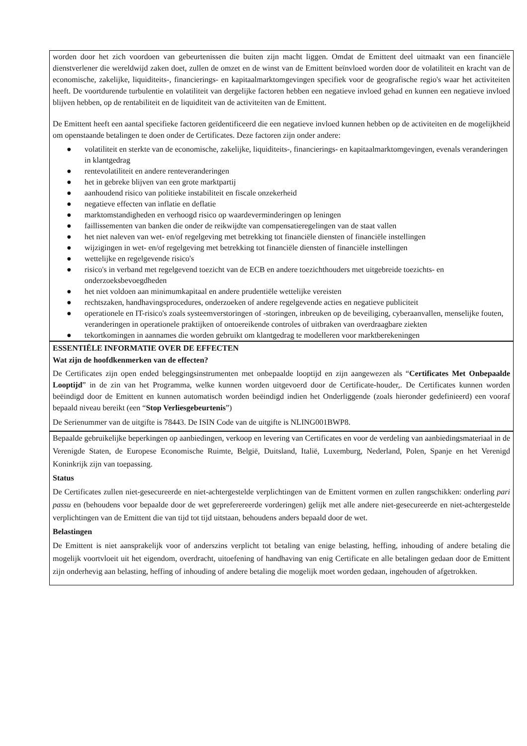worden door het zich voordoen van gebeurtenissen die buiten zijn macht liggen. Omdat de Emittent deel uitmaakt van een financiële dienstverlener die wereldwijd zaken doet, zullen de omzet en de winst van de Emittent beïnvloed worden door de volatiliteit en kracht van de economische, zakelijke, liquiditeits-, financierings- en kapitaalmarktomgevingen specifiek voor de geografische regio's waar het activiteiten heeft. De voortdurende turbulentie en volatiliteit van dergelijke factoren hebben een negatieve invloed gehad en kunnen een negatieve invloed blijven hebben, op de rentabiliteit en de liquiditeit van de activiteiten van de Emittent.
De Emittent heeft een aantal specifieke factoren geïdentificeerd die een negatieve invloed kunnen hebben op de activiteiten en de mogelijkheid om openstaande betalingen te doen onder de Certificates. Deze factoren zijn onder andere:
● volatiliteit en sterkte van de economische, zakelijke, liquiditeits-, financierings- en kapitaalmarktomgevingen, evenals veranderingen in klantgedrag
● rentevolatiliteit en andere renteveranderingen
● het in gebreke blijven van een grote marktpartij
● aanhoudend risico van politieke instabiliteit en fiscale onzekerheid
● negatieve effecten van inflatie en deflatie
● marktomstandigheden en verhoogd risico op waardeverminderingen op leningen
● faillissementen van banken die onder de reikwijdte van compensatieregelingen van de staat vallen
● het niet naleven van wet- en/of regelgeving met betrekking tot financiële diensten of financiële instellingen
● wijzigingen in wet- en/of regelgeving met betrekking tot financiële diensten of financiële instellingen
● wettelijke en regelgevende risico's
● risico's in verband met regelgevend toezicht van de ECB en andere toezichthouders met uitgebreide toezichts- en onderzoeksbevoegdheden
● het niet voldoen aan minimumkapitaal en andere prudentiële wettelijke vereisten
● rechtszaken, handhavingsprocedures, onderzoeken of andere regelgevende acties en negatieve publiciteit
● operationele en IT-risico's zoals systeemverstoringen of -storingen, inbreuken op de beveiliging, cyberaanvallen, menselijke fouten, veranderingen in operationele praktijken of ontoereikende controles of uitbraken van overdraagbare ziekten
● tekortkomingen in aannames die worden gebruikt om klantgedrag te modelleren voor marktberekeningen
ESSENTIËLE INFORMATIE OVER DE EFFECTEN
Wat zijn de hoofdkenmerken van de effecten?
De Certificates zijn open ended beleggingsinstrumenten met onbepaalde looptijd en zijn aangewezen als “Certificates Met Onbepaalde Looptijd” in de zin van het Programma, welke kunnen worden uitgevoerd door de Certificate-houder,. De Certificates kunnen worden beëindigd door de Emittent en kunnen automatisch worden beëindigd indien het Onderliggende (zoals hieronder gedefinieerd) een vooraf bepaald niveau bereikt (een “Stop Verliesgebeurtenis”)
De Serienummer van de uitgifte is 78443. De ISIN Code van de uitgifte is NLING001BWP8.
Bepaalde gebruikelijke beperkingen op aanbiedingen, verkoop en levering van Certificates en voor de verdeling van aanbiedingsmateriaal in de Verenigde Staten, de Europese Economische Ruimte, België, Duitsland, Italië, Luxemburg, Nederland, Polen, Spanje en het Verenigd Koninkrijk zijn van toepassing.
Status
De Certificates zullen niet-gesecureerde en niet-achtergestelde verplichtingen van de Emittent vormen en zullen rangschikken: onderling pari passu en (behoudens voor bepaalde door de wet gepreferereerde vorderingen) gelijk met alle andere niet-gesecureerde en niet-achtergestelde verplichtingen van de Emittent die van tijd tot tijd uitstaan, behoudens anders bepaald door de wet.
Belastingen
De Emittent is niet aansprakelijk voor of anderszins verplicht tot betaling van enige belasting, heffing, inhouding of andere betaling die mogelijk voortvloeit uit het eigendom, overdracht, uitoefening of handhaving van enig Certificate en alle betalingen gedaan door de Emittent zijn onderhevig aan belasting, heffing of inhouding of andere betaling die mogelijk moet worden gedaan, ingehouden of afgetrokken.